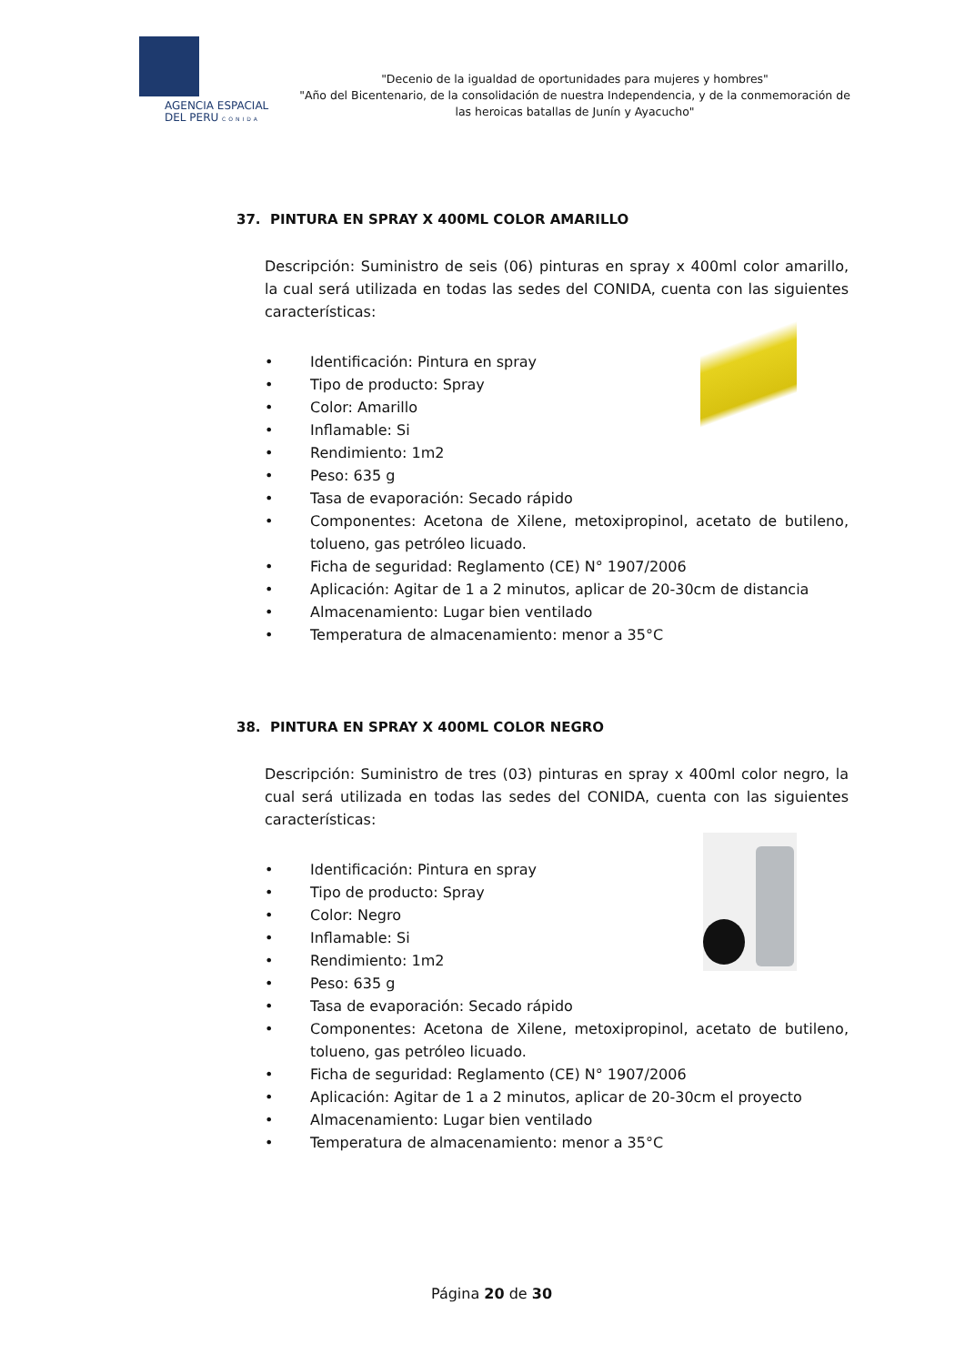AGENCIA ESPACIAL
DEL PERU CONIDA
"Decenio de la igualdad de oportunidades para mujeres y hombres"
"Año del Bicentenario, de la consolidación de nuestra Independencia, y de la conmemoración de las heroicas batallas de Junín y Ayacucho"
37. PINTURA EN SPRAY X 400ML COLOR AMARILLO
Descripción: Suministro de seis (06) pinturas en spray x 400ml color amarillo, la cual será utilizada en todas las sedes del CONIDA, cuenta con las siguientes características:
• Identificación: Pintura en spray
• Tipo de producto: Spray
• Color: Amarillo
• Inflamable: Si
• Rendimiento: 1m2
• Peso: 635 g
• Tasa de evaporación: Secado rápido
• Componentes: Acetona de Xilene, metoxipropinol, acetato de butileno, tolueno, gas petróleo licuado.
• Ficha de seguridad: Reglamento (CE) N° 1907/2006
• Aplicación: Agitar de 1 a 2 minutos, aplicar de 20-30cm de distancia
• Almacenamiento: Lugar bien ventilado
• Temperatura de almacenamiento: menor a 35°C
38. PINTURA EN SPRAY X 400ML COLOR NEGRO
Descripción: Suministro de tres (03) pinturas en spray x 400ml color negro, la cual será utilizada en todas las sedes del CONIDA, cuenta con las siguientes características:
• Identificación: Pintura en spray
• Tipo de producto: Spray
• Color: Negro
• Inflamable: Si
• Rendimiento: 1m2
• Peso: 635 g
• Tasa de evaporación: Secado rápido
• Componentes: Acetona de Xilene, metoxipropinol, acetato de butileno, tolueno, gas petróleo licuado.
• Ficha de seguridad: Reglamento (CE) N° 1907/2006
• Aplicación: Agitar de 1 a 2 minutos, aplicar de 20-30cm el proyecto
• Almacenamiento: Lugar bien ventilado
• Temperatura de almacenamiento: menor a 35°C
Página 20 de 30